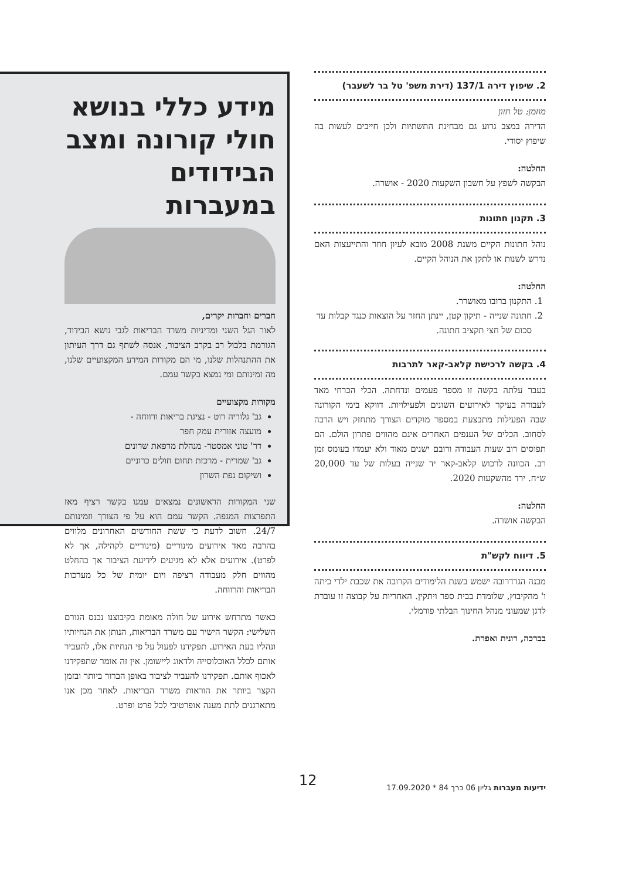2. שיפוץ דירה 137/1 (דירת משפ' טל בר לשעבר)
מוזמן: טל חזון
הדירה במצב גרוע גם מבחינת התשתיות ולכן חייבים לעשות בה שיפוץ יסודי.
החלטה:
הבקשה לשפץ על חשבון השקעות 2020 - אושרה.
3. תקנון חתונות
נוהל חתונות הקיים משנת 2008 מובא לעיון חוזר והתייעצות האם נדרש לשנות או לתקן את הנוהל הקיים.
החלטה:
1. התקנון ברובו מאושרר.
2. חתונה שנייה - תיקון קטן, יינתן החזר על הוצאות כנגד קבלות עד סכום של חצי תקציב חתונה.
4. בקשה לרכישת קלאב-קאר לתרבות
בעבר עלתה בקשה זו מספר פעמים ונדחתה. הכלי הכרחי מאד לעבודה בעיקר לאירועים השונים ולפעילויות. דווקא בימי הקורונה שבה הפעילות מתבצעת במספר מוקדים הצורך מתחזק ויש הרבה לסחוב. הכלים של הענפים האחרים אינם מהווים פתרון הולם. הם תפוסים רוב שעות העבודה ורובם ישנים מאוד ולא יעמדו בעומס זמן רב. הכוונה לרכוש קלאב-קאר יד שנייה בעלות של עד 20,000 ש״ח. ירד מהשקעות 2020.
החלטה:
הבקשה אושרה.
5. דיווח לקש"ת
מבנה הגרדרובה ישמש בשנת הלימודים הקרובה את שכבת ילדי כיתה ו' מהקיבוץ, שלומדת בבית ספר ויתקין. האחריות על קבוצה זו עוברת לדגן שמעוני מנהל החינוך הבלתי פורמלי.
בברכה, רונית ואפרת.
מידע כללי בנושא חולי קורונה ומצב הבידודים במעברות
חברים וחברות יקרים,
לאור הגל השני ומדיניות משרד הבריאות לגבי נושא הבידוד, הגורמת בלבול רב בקרב הציבור, אנסה לשתף גם דרך העיתון את ההתנהלות שלנו, מי הם מקורות המידע המקצועיים שלנו, מה זמינותם ומי נמצא בקשר עמם.
מקורות מקצועיים
גב' גלוריה רוט - נציגת בריאות ורווחה -
מועצה אזורית עמק חפר
דר' טוני אמסטר- מנהלת מרפאת שרונים
גב' שמרית - מרכזת תחום חולים כרוניים
ושיקום נפת השרון
שני המקורות הראשונים נמצאים עמנו בקשר רציף מאז התפרצות המגפה. הקשר עמם הוא על פי הצורך וזמינותם 24/7. חשוב לדעת כי ששת החודשים האחרונים מלווים בהרבה מאד אירועים מינוריים (מינוריים לקהילה, אך לא לפרט). אירועים אלא לא מגיעים לידיעת הציבור אך בהחלט מהווים חלק מעבודה רציפה ויום יומית של כל מערכות הבריאות והרווחה.
כאשר מתרחש אירוע של חולה מאומת בקיבוצנו נכנס הגורם השלישי: הקשר הישיר עם משרד הבריאות, הנותן את הנחיותיו ונהליו בעת האירוע. תפקידנו לפעול על פי הנחיות אלו, להעביר אותם לכלל האוכלוסייה ולדאוג ליישומן. אין זה אומר שתפקידנו לאכוף אותם. תפקידנו להעביר לציבור באופן הברור ביותר ובזמן הקצר ביותר את הוראות משרד הבריאות. לאחר מכן אנו מתארגנים לתת מענה אופרטיבי לכל פרט ופרט.
ידיעות מעברות גליון 06 כרך 84 * 17.09.2020
12